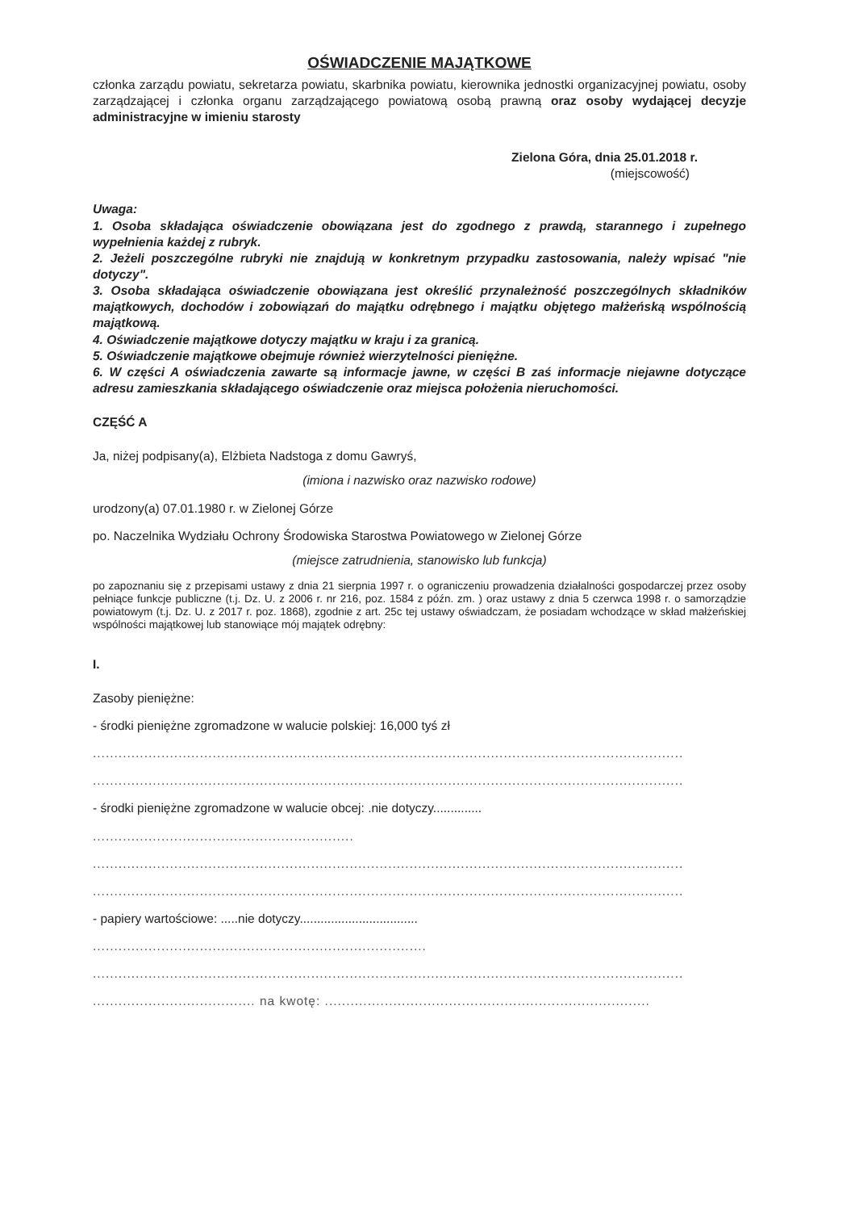OŚWIADCZENIE MAJĄTKOWE
członka zarządu powiatu, sekretarza powiatu, skarbnika powiatu, kierownika jednostki organizacyjnej powiatu, osoby zarządzającej i członka organu zarządzającego powiatową osobą prawną oraz osoby wydającej decyzje administracyjne w imieniu starosty
Zielona Góra, dnia 25.01.2018 r.
(miejscowość)
Uwaga:
1. Osoba składająca oświadczenie obowiązana jest do zgodnego z prawdą, starannego i zupełnego wypełnienia każdej z rubryk.
2. Jeżeli poszczególne rubryki nie znajdują w konkretnym przypadku zastosowania, należy wpisać "nie dotyczy".
3. Osoba składająca oświadczenie obowiązana jest określić przynależność poszczególnych składników majątkowych, dochodów i zobowiązań do majątku odrębnego i majątku objętego małżeńską wspólnością majątkową.
4. Oświadczenie majątkowe dotyczy majątku w kraju i za granicą.
5. Oświadczenie majątkowe obejmuje również wierzytelności pieniężne.
6. W części A oświadczenia zawarte są informacje jawne, w części B zaś informacje niejawne dotyczące adresu zamieszkania składającego oświadczenie oraz miejsca położenia nieruchomości.
CZĘŚĆ A
Ja, niżej podpisany(a), Elżbieta Nadstoga z domu Gawryś,
(imiona i nazwisko oraz nazwisko rodowe)
urodzony(a) 07.01.1980 r. w Zielonej Górze
po. Naczelnika Wydziału Ochrony Środowiska Starostwa Powiatowego w Zielonej Górze
(miejsce zatrudnienia, stanowisko lub funkcja)
po zapoznaniu się z przepisami ustawy z dnia 21 sierpnia 1997 r. o ograniczeniu prowadzenia działalności gospodarczej przez osoby pełniące funkcje publiczne (t.j. Dz. U. z 2006 r. nr 216, poz. 1584 z późn. zm. ) oraz ustawy z dnia 5 czerwca 1998 r. o samorządzie powiatowym (t.j. Dz. U. z 2017 r. poz. 1868), zgodnie z art. 25c tej ustawy oświadczam, że posiadam wchodzące w skład małżeńskiej wspólności majątkowej lub stanowiące mój majątek odrębny:
I.
Zasoby pieniężne:
- środki pieniężne zgromadzone w walucie polskiej: 16,000 tyś zł
..........................................................................................................................................
..........................................................................................................................................
- środki pieniężne zgromadzone w walucie obcej: .nie dotyczy..............
.............................................................
..........................................................................................................................................
..........................................................................................................................................
- papiery wartościowe: .....nie dotyczy..................................
..............................................................................
..........................................................................................................................................
...................................... na kwotę: ............................................................................